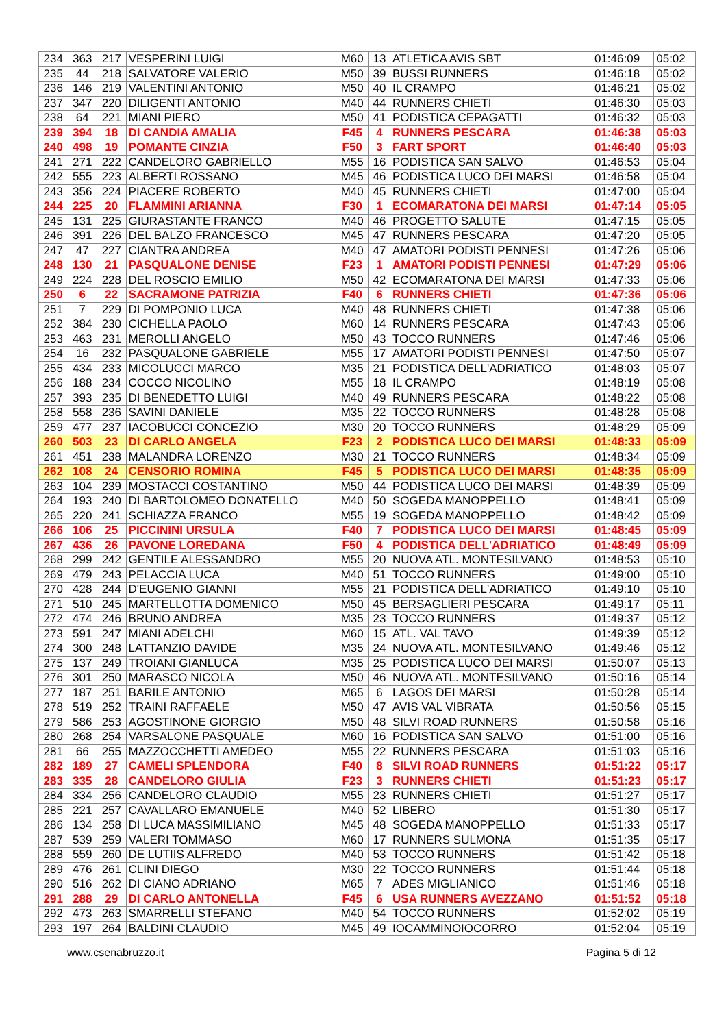| 234 | 363 | 217 | VESPERINI LUIGI | M60 | 13 | ATLETICA AVIS SBT | 01:46:09 | 05:02 |
| 235 | 44 | 218 | SALVATORE VALERIO | M50 | 39 | BUSSI RUNNERS | 01:46:18 | 05:02 |
| 236 | 146 | 219 | VALENTINI ANTONIO | M50 | 40 | IL CRAMPO | 01:46:21 | 05:02 |
| 237 | 347 | 220 | DILIGENTI ANTONIO | M40 | 44 | RUNNERS CHIETI | 01:46:30 | 05:03 |
| 238 | 64 | 221 | MIANI PIERO | M50 | 41 | PODISTICA CEPAGATTI | 01:46:32 | 05:03 |
| 239 | 394 | 18 | DI CANDIA AMALIA | F45 | 4 | RUNNERS PESCARA | 01:46:38 | 05:03 |
| 240 | 498 | 19 | POMANTE CINZIA | F50 | 3 | FART SPORT | 01:46:40 | 05:03 |
| 241 | 271 | 222 | CANDELORO GABRIELLO | M55 | 16 | PODISTICA SAN SALVO | 01:46:53 | 05:04 |
| 242 | 555 | 223 | ALBERTI ROSSANO | M45 | 46 | PODISTICA LUCO DEI MARSI | 01:46:58 | 05:04 |
| 243 | 356 | 224 | PIACERE ROBERTO | M40 | 45 | RUNNERS CHIETI | 01:47:00 | 05:04 |
| 244 | 225 | 20 | FLAMMINI ARIANNA | F30 | 1 | ECOMARATONA DEI MARSI | 01:47:14 | 05:05 |
| 245 | 131 | 225 | GIURASTANTE FRANCO | M40 | 46 | PROGETTO SALUTE | 01:47:15 | 05:05 |
| 246 | 391 | 226 | DEL BALZO FRANCESCO | M45 | 47 | RUNNERS PESCARA | 01:47:20 | 05:05 |
| 247 | 47 | 227 | CIANTRA ANDREA | M40 | 47 | AMATORI PODISTI PENNESI | 01:47:26 | 05:06 |
| 248 | 130 | 21 | PASQUALONE DENISE | F23 | 1 | AMATORI PODISTI PENNESI | 01:47:29 | 05:06 |
| 249 | 224 | 228 | DEL ROSCIO EMILIO | M50 | 42 | ECOMARATONA DEI MARSI | 01:47:33 | 05:06 |
| 250 | 6 | 22 | SACRAMONE PATRIZIA | F40 | 6 | RUNNERS CHIETI | 01:47:36 | 05:06 |
| 251 | 7 | 229 | DI POMPONIO LUCA | M40 | 48 | RUNNERS CHIETI | 01:47:38 | 05:06 |
| 252 | 384 | 230 | CICHELLA PAOLO | M60 | 14 | RUNNERS PESCARA | 01:47:43 | 05:06 |
| 253 | 463 | 231 | MEROLLI ANGELO | M50 | 43 | TOCCO RUNNERS | 01:47:46 | 05:06 |
| 254 | 16 | 232 | PASQUALONE GABRIELE | M55 | 17 | AMATORI PODISTI PENNESI | 01:47:50 | 05:07 |
| 255 | 434 | 233 | MICOLUCCI MARCO | M35 | 21 | PODISTICA DELL'ADRIATICO | 01:48:03 | 05:07 |
| 256 | 188 | 234 | COCCO NICOLINO | M55 | 18 | IL CRAMPO | 01:48:19 | 05:08 |
| 257 | 393 | 235 | DI BENEDETTO LUIGI | M40 | 49 | RUNNERS PESCARA | 01:48:22 | 05:08 |
| 258 | 558 | 236 | SAVINI DANIELE | M35 | 22 | TOCCO RUNNERS | 01:48:28 | 05:08 |
| 259 | 477 | 237 | IACOBUCCI CONCEZIO | M30 | 20 | TOCCO RUNNERS | 01:48:29 | 05:09 |
| 260 | 503 | 23 | DI CARLO ANGELA | F23 | 2 | PODISTICA LUCO DEI MARSI | 01:48:33 | 05:09 |
| 261 | 451 | 238 | MALANDRA LORENZO | M30 | 21 | TOCCO RUNNERS | 01:48:34 | 05:09 |
| 262 | 108 | 24 | CENSORIO ROMINA | F45 | 5 | PODISTICA LUCO DEI MARSI | 01:48:35 | 05:09 |
| 263 | 104 | 239 | MOSTACCI COSTANTINO | M50 | 44 | PODISTICA LUCO DEI MARSI | 01:48:39 | 05:09 |
| 264 | 193 | 240 | DI BARTOLOMEO DONATELLO | M40 | 50 | SOGEDA MANOPPELLO | 01:48:41 | 05:09 |
| 265 | 220 | 241 | SCHIAZZA FRANCO | M55 | 19 | SOGEDA MANOPPELLO | 01:48:42 | 05:09 |
| 266 | 106 | 25 | PICCININI URSULA | F40 | 7 | PODISTICA LUCO DEI MARSI | 01:48:45 | 05:09 |
| 267 | 436 | 26 | PAVONE LOREDANA | F50 | 4 | PODISTICA DELL'ADRIATICO | 01:48:49 | 05:09 |
| 268 | 299 | 242 | GENTILE ALESSANDRO | M55 | 20 | NUOVA ATL. MONTESILVANO | 01:48:53 | 05:10 |
| 269 | 479 | 243 | PELACCIA LUCA | M40 | 51 | TOCCO RUNNERS | 01:49:00 | 05:10 |
| 270 | 428 | 244 | D'EUGENIO GIANNI | M55 | 21 | PODISTICA DELL'ADRIATICO | 01:49:10 | 05:10 |
| 271 | 510 | 245 | MARTELLOTTA DOMENICO | M50 | 45 | BERSAGLIERI PESCARA | 01:49:17 | 05:11 |
| 272 | 474 | 246 | BRUNO ANDREA | M35 | 23 | TOCCO RUNNERS | 01:49:37 | 05:12 |
| 273 | 591 | 247 | MIANI ADELCHI | M60 | 15 | ATL. VAL TAVO | 01:49:39 | 05:12 |
| 274 | 300 | 248 | LATTANZIO DAVIDE | M35 | 24 | NUOVA ATL. MONTESILVANO | 01:49:46 | 05:12 |
| 275 | 137 | 249 | TROIANI GIANLUCA | M35 | 25 | PODISTICA LUCO DEI MARSI | 01:50:07 | 05:13 |
| 276 | 301 | 250 | MARASCO NICOLA | M50 | 46 | NUOVA ATL. MONTESILVANO | 01:50:16 | 05:14 |
| 277 | 187 | 251 | BARILE ANTONIO | M65 | 6 | LAGOS DEI MARSI | 01:50:28 | 05:14 |
| 278 | 519 | 252 | TRAINI RAFFAELE | M50 | 47 | AVIS VAL VIBRATA | 01:50:56 | 05:15 |
| 279 | 586 | 253 | AGOSTINONE GIORGIO | M50 | 48 | SILVI ROAD RUNNERS | 01:50:58 | 05:16 |
| 280 | 268 | 254 | VARSALONE PASQUALE | M60 | 16 | PODISTICA SAN SALVO | 01:51:00 | 05:16 |
| 281 | 66 | 255 | MAZZOCCHETTI AMEDEO | M55 | 22 | RUNNERS PESCARA | 01:51:03 | 05:16 |
| 282 | 189 | 27 | CAMELI SPLENDORA | F40 | 8 | SILVI ROAD RUNNERS | 01:51:22 | 05:17 |
| 283 | 335 | 28 | CANDELORO GIULIA | F23 | 3 | RUNNERS CHIETI | 01:51:23 | 05:17 |
| 284 | 334 | 256 | CANDELORO CLAUDIO | M55 | 23 | RUNNERS CHIETI | 01:51:27 | 05:17 |
| 285 | 221 | 257 | CAVALLARO EMANUELE | M40 | 52 | LIBERO | 01:51:30 | 05:17 |
| 286 | 134 | 258 | DI LUCA MASSIMILIANO | M45 | 48 | SOGEDA MANOPPELLO | 01:51:33 | 05:17 |
| 287 | 539 | 259 | VALERI TOMMASO | M60 | 17 | RUNNERS SULMONA | 01:51:35 | 05:17 |
| 288 | 559 | 260 | DE LUTIIS ALFREDO | M40 | 53 | TOCCO RUNNERS | 01:51:42 | 05:18 |
| 289 | 476 | 261 | CLINI DIEGO | M30 | 22 | TOCCO RUNNERS | 01:51:44 | 05:18 |
| 290 | 516 | 262 | DI CIANO ADRIANO | M65 | 7 | ADES MIGLIANICO | 01:51:46 | 05:18 |
| 291 | 288 | 29 | DI CARLO ANTONELLA | F45 | 6 | USA RUNNERS AVEZZANO | 01:51:52 | 05:18 |
| 292 | 473 | 263 | SMARRELLI STEFANO | M40 | 54 | TOCCO RUNNERS | 01:52:02 | 05:19 |
| 293 | 197 | 264 | BALDINI CLAUDIO | M45 | 49 | IOCAMMINOIOCORRO | 01:52:04 | 05:19 |
www.csenabruzzo.it Pagina 5 di 12